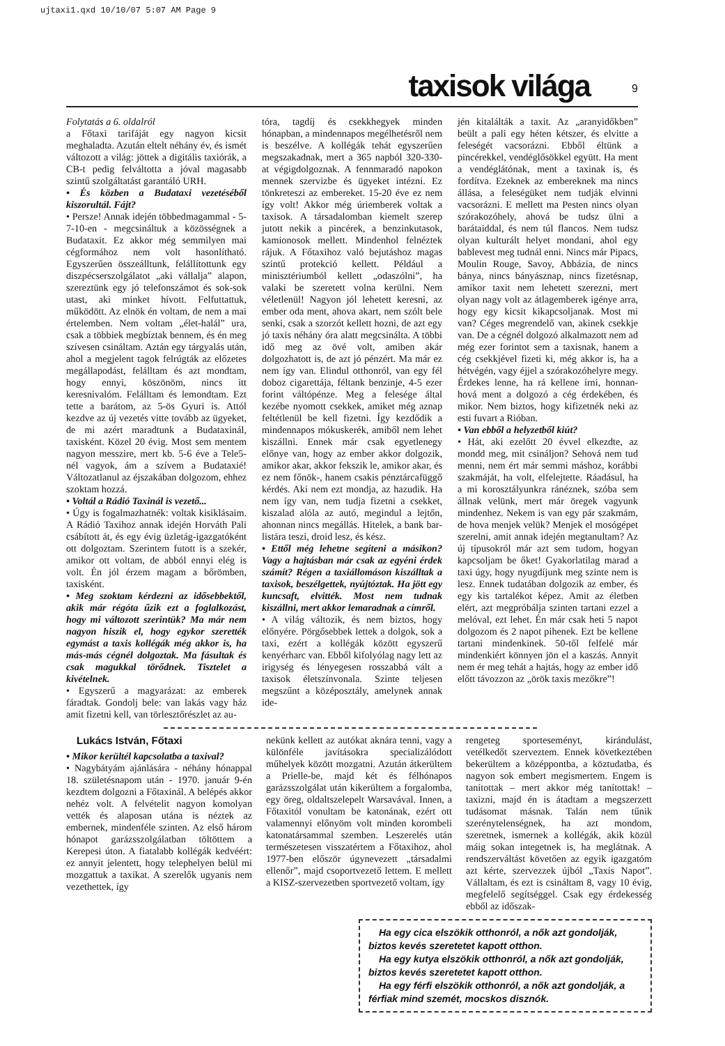ujtaxi1.qxd 10/10/07 5:07 AM Page 9
taxisok világa 9
Folytatás a 6. oldalról
a Főtaxi tarifáját egy nagyon kicsit meghaladta. Azután eltelt néhány év, és ismét változott a világ: jöttek a digitális taxiórák, a CB-t pedig felváltotta a jóval magasabb szintű szolgáltatást garantáló URH.
• És közben a Budataxi vezetéséből kiszorultál. Fájt?
• Persze! Annak idején többedmagammal - 5-7-10-en - megcsináltuk a közösségnek a Budataxit. Ez akkor még semmilyen mai cégformához nem volt hasonlítható. Egyszerűen összeálltunk, felállítottunk egy diszpécserszolgálatot „aki vállalja” alapon, szereztünk egy jó telefonszámot és sok-sok utast, aki minket hívott. Felfuttattuk, működött. Az elnök én voltam, de nem a mai értelemben. Nem voltam „élet-halál” ura, csak a többiek megbíztak bennem, és én meg szívesen csináltam. Aztán egy tárgyalás után, ahol a megjelent tagok felrúgták az előzetes megállapodást, felálltam és azt mondtam, hogy ennyi, köszönöm, nincs itt keresnivalóm. Felálltam és lemondtam. Ezt tette a barátom, az 5-ös Gyuri is. Attól kezdve az új vezetés vitte tovább az ügyeket, de mi azért maradtunk a Budataxinál, taxisként. Közel 20 évig. Most sem mentem nagyon messzire, mert kb. 5-6 éve a Tele5-nél vagyok, ám a szívem a Budataxié! Változatlanul az éjszakában dolgozom, ehhez szoktam hozzá.
• Voltál a Rádió Taxinál is vezető...
• Úgy is fogalmazhatnék: voltak kisiklásaim. A Rádió Taxihoz annak idején Horváth Pali csábított át, és egy évig üzletág-igazgatóként ott dolgoztam. Szerintem futott is a szekér, amikor ott voltam, de abból ennyi elég is volt. Én jól érzem magam a bőrömben, taxisként.
• Meg szoktam kérdezni az idősebbektől, akik már régóta űzik ezt a foglalkozást, hogy mi változott szerintük? Ma már nem nagyon hiszik el, hogy egykor szerették egymást a taxis kollégák még akkor is, ha más-más cégnél dolgoztak. Ma fásultak és csak magukkal törődnek. Tisztelet a kivételnek.
• Egyszerű a magyarázat: az emberek fáradtak. Gondolj bele: van lakás vagy ház amit fizetni kell, van törlesztőrészlet az au-
tóra, tagdíj és csekkhegyek minden hónapban, a mindennapos megélhetésről nem is beszélve. A kollégák tehát egyszerűen megszakadnak, mert a 365 napból 320-330-at végigdolgoznak. A fennmaradó napokon mennek szervizbe és ügyeket intézni. Ez tönkreteszi az embereket. 15-20 éve ez nem így volt! Akkor még úriemberek voltak a taxisok. A társadalomban kiemelt szerep jutott nekik a pincérek, a benzinkutasok, kamionosok mellett. Mindenhol felnéztek rájuk. A Főtaxihoz való bejutáshoz magas szintű protekció kellett. Például a minisztériumból kellett „odaszólni”, ha valaki be szeretett volna kerülni. Nem véletlenül! Nagyon jól lehetett keresni, az ember oda ment, ahova akart, nem szólt bele senki, csak a szorzót kellett hozni, de azt egy jó taxis néhány óra alatt megcsinálta. A többi idő meg az övé volt, amiben akár dolgozhatott is, de azt jó pénzért. Ma már ez nem így van. Elindul otthonról, van egy fél doboz cigarettája, féltank benzinje, 4-5 ezer forint váltópénze. Meg a felesége által kezébe nyomott csekkek, amiket még aznap feltétlenül be kell fizetni. Így kezdődik a mindennapos mókuskerék, amiből nem lehet kiszállni. Ennek már csak egyetlenegy előnye van, hogy az ember akkor dolgozik, amikor akar, akkor fekszik le, amikor akar, és ez nem főnök-, hanem csakis pénztárcafüggő kérdés. Aki nem ezt mondja, az hazudik. Ha nem így van, nem tudja fizetni a csekket, kiszalad alóla az autó, megindul a lejtőn, ahonnan nincs megállás. Hitelek, a bank bar-listára teszi, droid lesz, és kész.
• Ettől még lehetne segíteni a másikon? Vagy a hajtásban már csak az egyéni érdek számít? Régen a taxiállomáson kiszálltak a taxisok, beszélgettek, nyújtóztak. Ha jött egy kuncsaft, elvitték. Most nem tudnak kiszállni, mert akkor lemaradnak a címről.
• A világ változik, és nem biztos, hogy előnyére. Pörgősebbek lettek a dolgok, sok a taxi, ezért a kollégák között egyszerű kenyérharc van. Ebből kifolyólag nagy lett az irigység és lényegesen rosszabbá vált a taxisok életszínvonala. Szinte teljesen megszűnt a középosztály, amelynek annak ide-
jén kitalálták a taxit. Az „aranyidőkben” beült a pali egy héten kétszer, és elvitte a feleségét vacsorázni. Ebből éltünk a pincérekkel, vendéglősökkel együtt. Ha ment a vendéglátónak, ment a taxinak is, és fordítva. Ezeknek az embereknek ma nincs állása, a feleségüket nem tudják elvinni vacsorázni. E mellett ma Pesten nincs olyan szórakozóhely, ahová be tudsz ülni a barátaiddal, és nem túl flancos. Nem tudsz olyan kulturált helyet mondani, ahol egy bablevest meg tudnál enni. Nincs már Pipacs, Moulin Rouge, Savoy, Abbázia, de nincs bánya, nincs bányásznap, nincs fizetésnap, amikor taxit nem lehetett szerezni, mert olyan nagy volt az átlagemberek igénye arra, hogy egy kicsit kikapcsoljanak. Most mi van? Céges megrendelő van, akinek csekkje van. De a cégnél dolgozó alkalmazott nem ad még ezer forintot sem a taxisnak, hanem a cég csekkjével fizeti ki, még akkor is, ha a hétvégén, vagy éjjel a szórakozóhelyre megy. Érdekes lenne, ha rá kellene írni, honnan-hová ment a dolgozó a cég érdekében, és mikor. Nem biztos, hogy kifizetnék neki az esti fuvart a Rióban.
• Van ebből a helyzetből kiút?
• Hát, aki ezelőtt 20 évvel elkezdte, az mondd meg, mit csináljon? Sehová nem tud menni, nem ért már semmi máshoz, korábbi szakmáját, ha volt, elfelejtette. Ráadásul, ha a mi korosztályunkra ránéznek, szóba sem állnak velünk, mert már öregek vagyunk mindenhez. Nekem is van egy pár szakmám, de hova menjek velük? Menjek el mosógépet szerelni, amit annak idején megtanultam? Az új típusokról már azt sem tudom, hogyan kapcsoljam be őket! Gyakorlatilag marad a taxi úgy, hogy nyugdíjunk meg szinte nem is lesz. Ennek tudatában dolgozik az ember, és egy kis tartalékot képez. Amit az életben elért, azt megpróbálja szinten tartani ezzel a melóval, ezt lehet. Én már csak heti 5 napot dolgozom és 2 napot pihenek. Ezt be kellene tartani mindenkinek. 50-től felfelé már mindenkiért könnyen jön el a kaszás. Annyit nem ér meg tehát a hajtás, hogy az ember idő előtt távozzon az „örök taxis mezőkre”!
Lukács István, Főtaxi
• Mikor kerültél kapcsolatba a taxival?
• Nagybátyám ajánlására - néhány hónappal 18. születésnapom után - 1970. január 9-én kezdtem dolgozni a Főtaxinál. A belépés akkor nehéz volt. A felvételit nagyon komolyan vették és alaposan utána is néztek az embernek, mindenféle szinten. Az első három hónapot garázsszolgálatban töltöttem a Kerepesi úton. A fiatalabb kollégák kedvéért: ez annyit jelentett, hogy telephelyen belül mi mozgattuk a taxikat. A szerelők ugyanis nem vezethettek, így
nekünk kellett az autókat aknára tenni, vagy a különféle javításokra specializálódott műhelyek között mozgatni. Azután átkerültem a Prielle-be, majd két és félhónapos garázsszolgálat után kikerültem a forgalomba, egy öreg, oldaltszelepelt Warsavával. Innen, a Főtaxitól vonultam be katonának, ezért ott valamennyi előnyöm volt minden korombeli katonatársammal szemben. Leszerelés után természetesen visszatértem a Főtaxihoz, ahol 1977-ben először úgynevezett „társadalmi ellenőr”, majd csoportvezető lettem. E mellett a KISZ-szervezetben sportvezető voltam, így
rengeteg sporteseményt, kirándulást, vetélkedőt szerveztem. Ennek következtében bekerültem a középpontba, a köztudatba, és nagyon sok embert megismertem. Engem is tanítottak – mert akkor még tanítottak! – taxizni, majd én is átadtam a megszerzett tudásomat másnak. Talán nem tűnik szerénytelenségnek, ha azt mondom, szeretnek, ismernek a kollégák, akik közül máig sokan integetnek is, ha meglátnak. A rendszerváltást követően az egyik igazgatóm azt kérte, szervezzek újból „Taxis Napot”. Vállaltam, és ezt is csináltam 8, vagy 10 évig, megfelelő segítséggel. Csak egy érdekesség ebből az időszak-
Ha egy cica elszökik otthonról, a nők azt gondolják, biztos kevés szeretetet kapott otthon.
Ha egy kutya elszökik otthonról, a nők azt gondolják, biztos kevés szeretetet kapott otthon.
Ha egy férfi elszökik otthonról, a nők azt gondolják, a férfiak mind szemét, mocskos disznók.